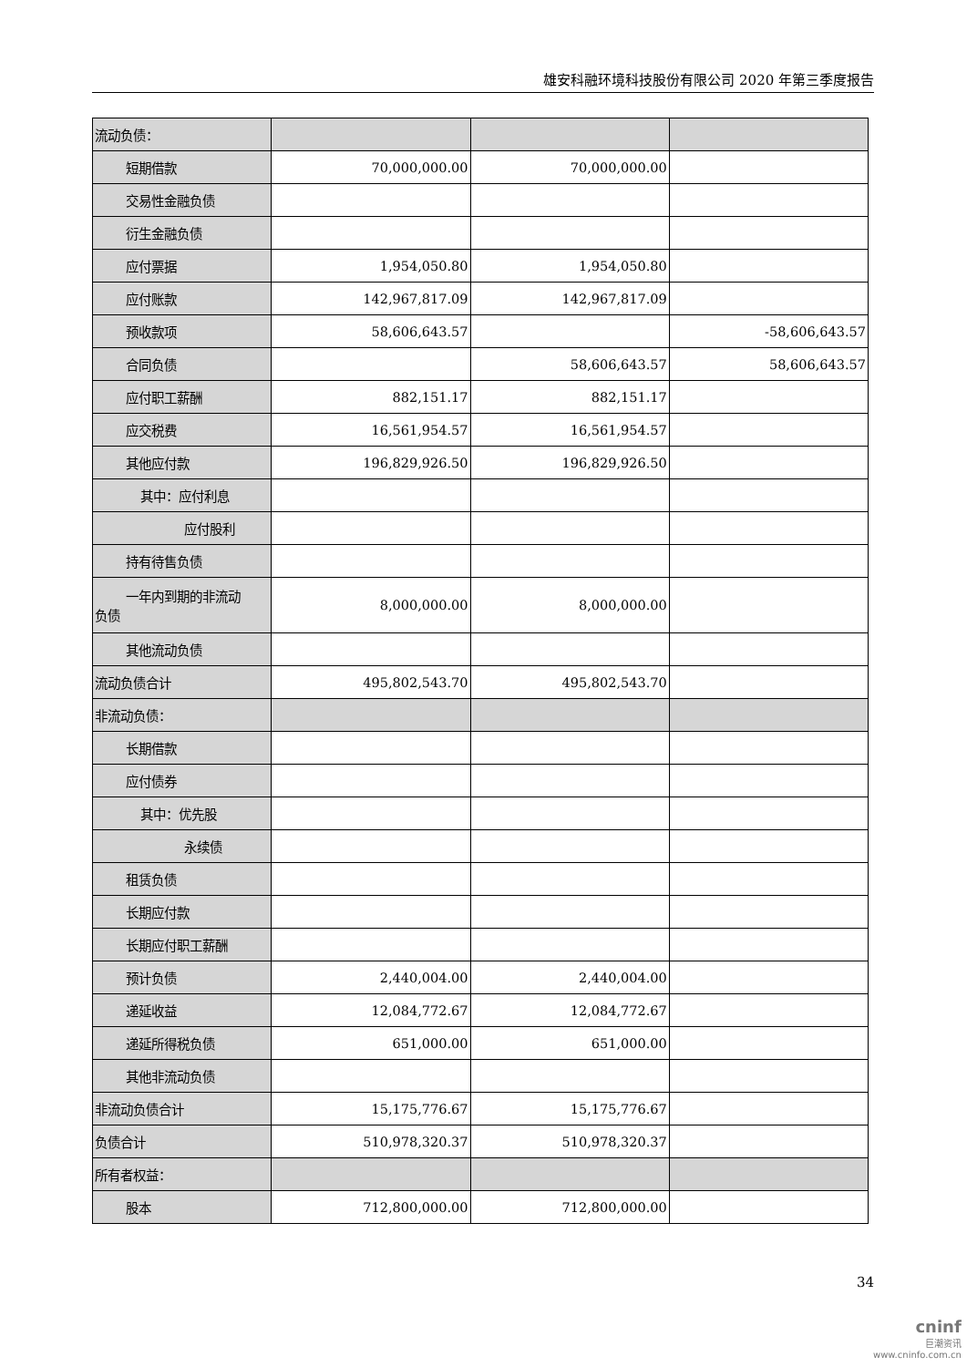雄安科融环境科技股份有限公司 2020 年第三季度报告
| 流动负债： | | | |
| 短期借款 | 70,000,000.00 | 70,000,000.00 | |
| 交易性金融负债 | | | |
| 衍生金融负债 | | | |
| 应付票据 | 1,954,050.80 | 1,954,050.80 | |
| 应付账款 | 142,967,817.09 | 142,967,817.09 | |
| 预收款项 | 58,606,643.57 | | -58,606,643.57 |
| 合同负债 | | 58,606,643.57 | 58,606,643.57 |
| 应付职工薪酬 | 882,151.17 | 882,151.17 | |
| 应交税费 | 16,561,954.57 | 16,561,954.57 | |
| 其他应付款 | 196,829,926.50 | 196,829,926.50 | |
| 其中：应付利息 | | | |
| 应付股利 | | | |
| 持有待售负债 | | | |
| 一年内到期的非流动 负债 | 8,000,000.00 | 8,000,000.00 | |
| 其他流动负债 | | | |
| 流动负债合计 | 495,802,543.70 | 495,802,543.70 | |
| 非流动负债： | | | |
| 长期借款 | | | |
| 应付债券 | | | |
| 其中：优先股 | | | |
| 永续债 | | | |
| 租赁负债 | | | |
| 长期应付款 | | | |
| 长期应付职工薪酬 | | | |
| 预计负债 | 2,440,004.00 | 2,440,004.00 | |
| 递延收益 | 12,084,772.67 | 12,084,772.67 | |
| 递延所得税负债 | 651,000.00 | 651,000.00 | |
| 其他非流动负债 | | | |
| 非流动负债合计 | 15,175,776.67 | 15,175,776.67 | |
| 负债合计 | 510,978,320.37 | 510,978,320.37 | |
| 所有者权益： | | | |
| 股本 | 712,800,000.00 | 712,800,000.00 | |
34
cninf
巨潮资讯
www.cninfo.com.cn